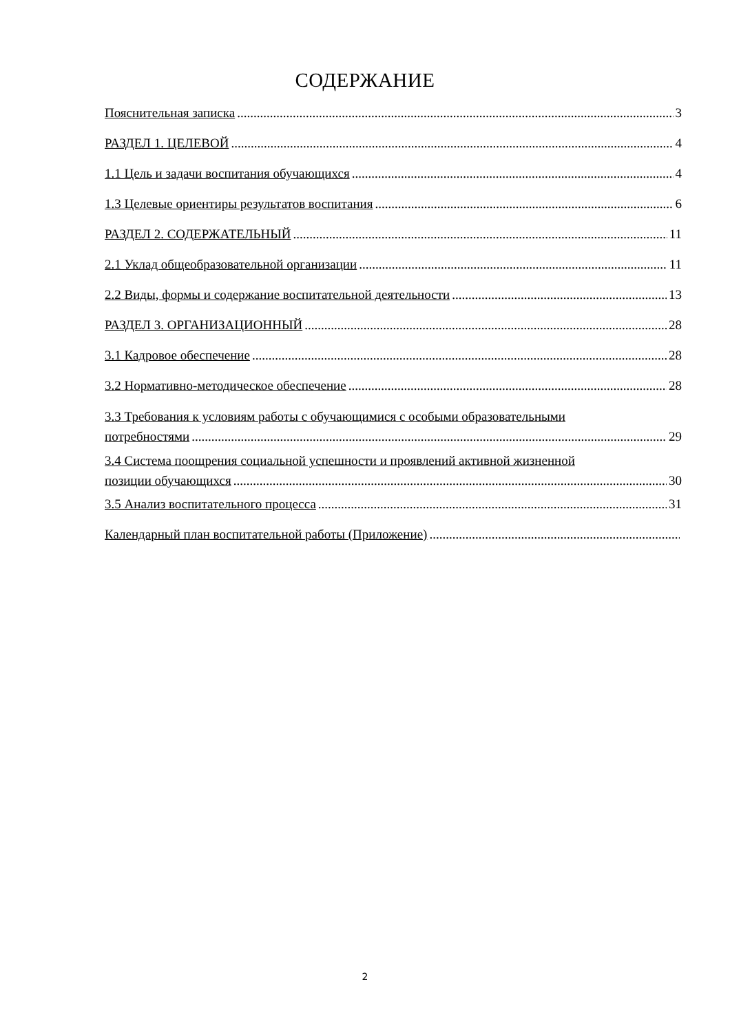СОДЕРЖАНИЕ
Пояснительная записка 3
РАЗДЕЛ 1. ЦЕЛЕВОЙ 4
1.1 Цель и задачи воспитания обучающихся 4
1.3 Целевые ориентиры результатов воспитания 6
РАЗДЕЛ 2. СОДЕРЖАТЕЛЬНЫЙ 11
2.1 Уклад общеобразовательной организации 11
2.2 Виды, формы и содержание воспитательной деятельности 13
РАЗДЕЛ 3. ОРГАНИЗАЦИОННЫЙ 28
3.1 Кадровое обеспечение 28
3.2 Нормативно-методическое обеспечение 28
3.3 Требования к условиям работы с обучающимися с особыми образовательными
потребностями 29
3.4 Система поощрения социальной успешности и проявлений активной жизненной
позиции обучающихся 30
3.5 Анализ воспитательного процесса 31
Календарный план воспитательной работы (Приложение)
2